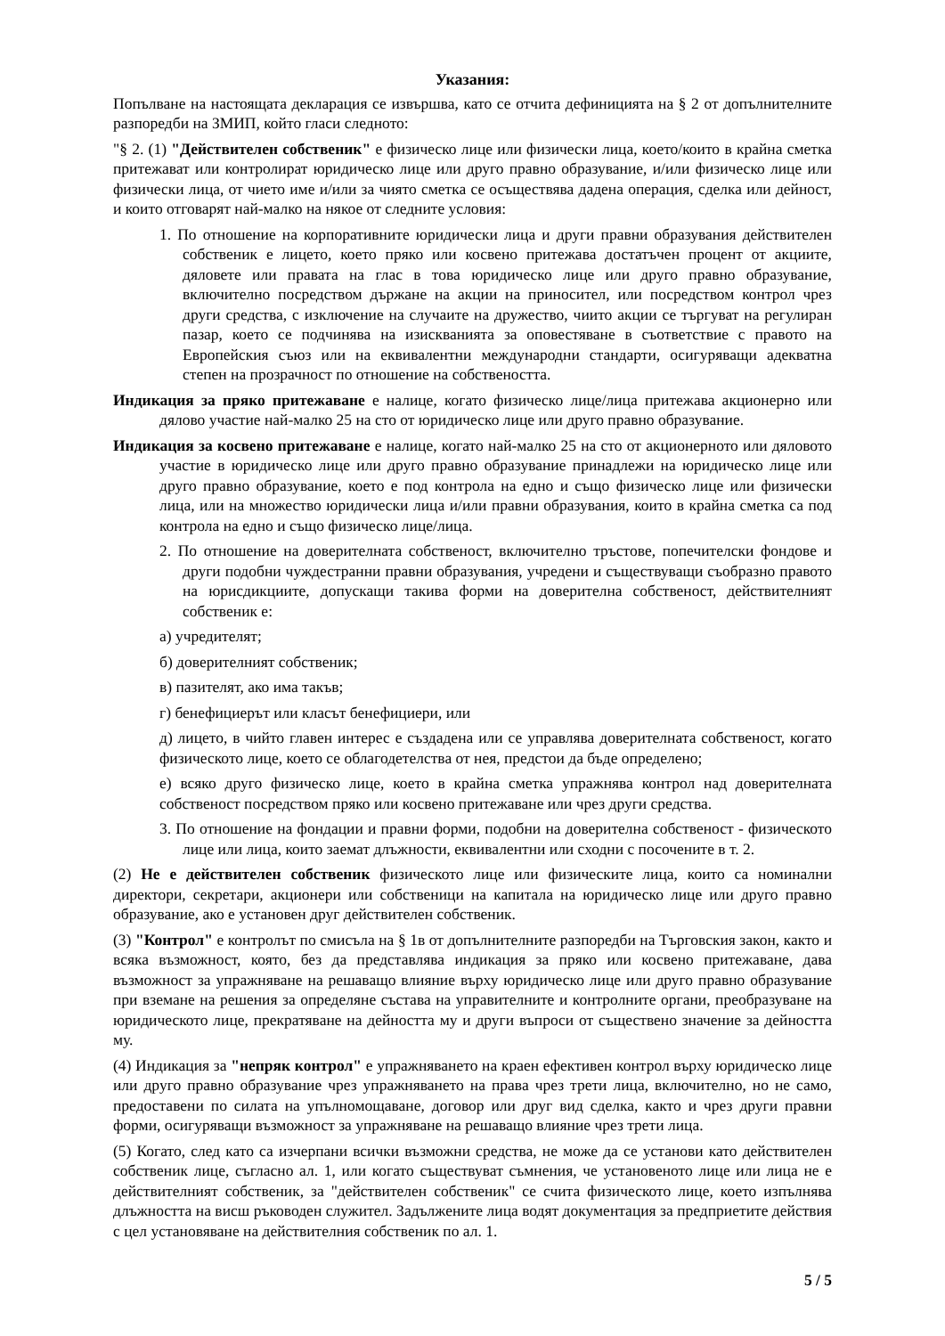Указания:
Попълване на настоящата декларация се извършва, като се отчита дефиницията на § 2 от допълнителните разпоредби на ЗМИП, който гласи следното:
"§ 2. (1) "Действителен собственик" е физическо лице или физически лица, което/които в крайна сметка притежават или контролират юридическо лице или друго правно образувание, и/или физическо лице или физически лица, от чието име и/или за чиято сметка се осъществява дадена операция, сделка или дейност, и които отговарят най-малко на някое от следните условия:
1. По отношение на корпоративните юридически лица и други правни образувания действителен собственик е лицето, което пряко или косвено притежава достатъчен процент от акциите, дяловете или правата на глас в това юридическо лице или друго правно образувание, включително посредством държане на акции на приносител, или посредством контрол чрез други средства, с изключение на случаите на дружество, чиито акции се търгуват на регулиран пазар, което се подчинява на изискванията за оповестяване в съответствие с правото на Европейския съюз или на еквивалентни международни стандарти, осигуряващи адекватна степен на прозрачност по отношение на собствеността.
Индикация за пряко притежаване е налице, когато физическо лице/лица притежава акционерно или дялово участие най-малко 25 на сто от юридическо лице или друго правно образувание.
Индикация за косвено притежаване е налице, когато най-малко 25 на сто от акционерното или дяловото участие в юридическо лице или друго правно образувание принадлежи на юридическо лице или друго правно образувание, което е под контрола на едно и също физическо лице или физически лица, или на множество юридически лица и/или правни образувания, които в крайна сметка са под контрола на едно и също физическо лице/лица.
2. По отношение на доверителната собственост, включително тръстове, попечителски фондове и други подобни чуждестранни правни образувания, учредени и съществуващи съобразно правото на юрисдикциите, допускащи такива форми на доверителна собственост, действителният собственик е:
а) учредителят;
б) доверителният собственик;
в) пазителят, ако има такъв;
г) бенефициерът или класът бенефициери, или
д) лицето, в чийто главен интерес е създадена или се управлява доверителната собственост, когато физическото лице, което се облагодетелства от нея, предстои да бъде определено;
е) всяко друго физическо лице, което в крайна сметка упражнява контрол над доверителната собственост посредством пряко или косвено притежаване или чрез други средства.
3. По отношение на фондации и правни форми, подобни на доверителна собственост - физическото лице или лица, които заемат длъжности, еквивалентни или сходни с посочените в т. 2.
(2) Не е действителен собственик физическото лице или физическите лица, които са номинални директори, секретари, акционери или собственици на капитала на юридическо лице или друго правно образувание, ако е установен друг действителен собственик.
(3) "Контрол" е контролът по смисъла на § 1в от допълнителните разпоредби на Търговския закон, както и всяка възможност, която, без да представлява индикация за пряко или косвено притежаване, дава възможност за упражняване на решаващо влияние върху юридическо лице или друго правно образувание при вземане на решения за определяне състава на управителните и контролните органи, преобразуване на юридическото лице, прекратяване на дейността му и други въпроси от съществено значение за дейността му.
(4) Индикация за "непряк контрол" е упражняването на краен ефективен контрол върху юридическо лице или друго правно образувание чрез упражняването на права чрез трети лица, включително, но не само, предоставени по силата на упълномощаване, договор или друг вид сделка, както и чрез други правни форми, осигуряващи възможност за упражняване на решаващо влияние чрез трети лица.
(5) Когато, след като са изчерпани всички възможни средства, не може да се установи като действителен собственик лице, съгласно ал. 1, или когато съществуват съмнения, че установеното лице или лица не е действителният собственик, за "действителен собственик" се счита физическото лице, което изпълнява длъжността на висш ръководен служител. Задължените лица водят документация за предприетите действия с цел установяване на действителния собственик по ал. 1.
5 / 5